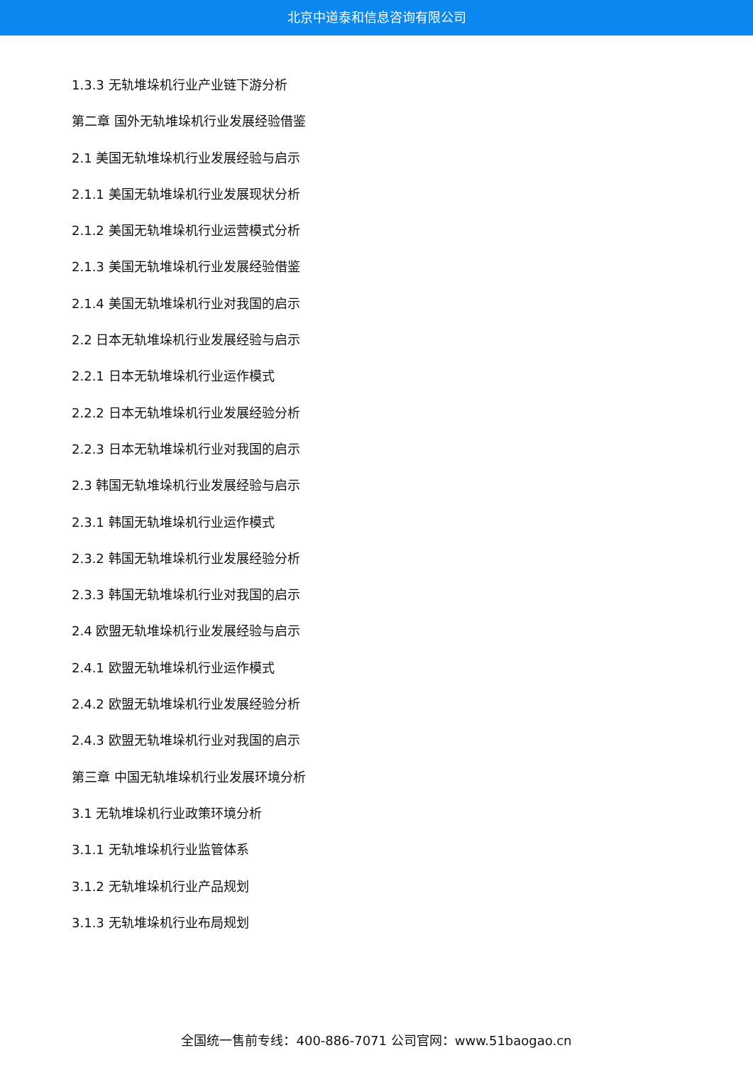北京中道泰和信息咨询有限公司
1.3.3 无轨堆垛机行业产业链下游分析
第二章 国外无轨堆垛机行业发展经验借鉴
2.1 美国无轨堆垛机行业发展经验与启示
2.1.1 美国无轨堆垛机行业发展现状分析
2.1.2 美国无轨堆垛机行业运营模式分析
2.1.3 美国无轨堆垛机行业发展经验借鉴
2.1.4 美国无轨堆垛机行业对我国的启示
2.2 日本无轨堆垛机行业发展经验与启示
2.2.1 日本无轨堆垛机行业运作模式
2.2.2 日本无轨堆垛机行业发展经验分析
2.2.3 日本无轨堆垛机行业对我国的启示
2.3 韩国无轨堆垛机行业发展经验与启示
2.3.1 韩国无轨堆垛机行业运作模式
2.3.2 韩国无轨堆垛机行业发展经验分析
2.3.3 韩国无轨堆垛机行业对我国的启示
2.4 欧盟无轨堆垛机行业发展经验与启示
2.4.1 欧盟无轨堆垛机行业运作模式
2.4.2 欧盟无轨堆垛机行业发展经验分析
2.4.3 欧盟无轨堆垛机行业对我国的启示
第三章 中国无轨堆垛机行业发展环境分析
3.1 无轨堆垛机行业政策环境分析
3.1.1 无轨堆垛机行业监管体系
3.1.2 无轨堆垛机行业产品规划
3.1.3 无轨堆垛机行业布局规划
全国统一售前专线：400-886-7071 公司官网：www.51baogao.cn